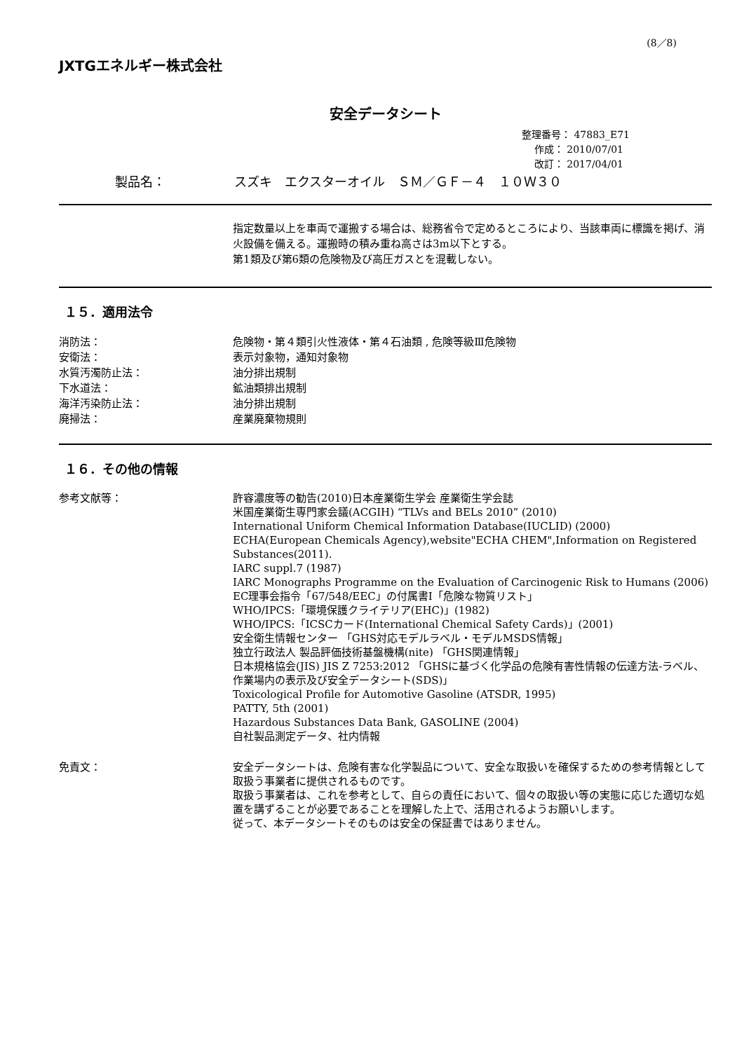(8／8)
JXTGエネルギー株式会社
安全データシート
整理番号： 47883_E71
作成： 2010/07/01
改訂： 2017/04/01
製品名： スズキ　エクスターオイル　ＳＭ／ＧＦ－４　１０Ｗ３０
指定数量以上を車両で運搬する場合は、総務省令で定めるところにより、当該車両に標識を掲げ、消火設備を備える。運搬時の積み重ね高さは3m以下とする。
第1類及び第6類の危険物及び高圧ガスとを混載しない。
１５．適用法令
消防法： 危険物・第４類引火性液体・第４石油類 , 危険等級Ⅲ危険物
安衛法： 表示対象物，通知対象物
水質汚濁防止法： 油分排出規制
下水道法： 鉱油類排出規制
海洋汚染防止法： 油分排出規制
廃掃法： 産業廃棄物規則
１６．その他の情報
参考文献等： 許容濃度等の勧告(2010)日本産業衛生学会 産業衛生学会誌
米国産業衛生専門家会議(ACGIH) “TLVs and BELs 2010” (2010)
International Uniform Chemical Information Database(IUCLID) (2000)
ECHA(European Chemicals Agency),website"ECHA CHEM",Information on Registered Substances(2011).
IARC suppl.7 (1987)
IARC Monographs Programme on the Evaluation of Carcinogenic Risk to Humans (2006)
EC理事会指令「67/548/EEC」の付属書Ⅰ「危険な物質リスト」
WHO/IPCS:「環境保護クライテリア(EHC)」(1982)
WHO/IPCS:「ICSCカード(International Chemical Safety Cards)」(2001)
安全衛生情報センター 「GHS対応モデルラベル・モデルMSDS情報」
独立行政法人 製品評価技術基盤機構(nite) 「GHS関連情報」
日本規格協会(JIS) JIS Z 7253:2012 「GHSに基づく化学品の危険有害性情報の伝達方法-ラベル、作業場内の表示及び安全データシート(SDS)」
Toxicological Profile for Automotive Gasoline (ATSDR, 1995)
PATTY, 5th (2001)
Hazardous Substances Data Bank, GASOLINE (2004)
自社製品測定データ、社内情報
免責文： 安全データシートは、危険有害な化学製品について、安全な取扱いを確保するための参考情報として取扱う事業者に提供されるものです。
取扱う事業者は、これを参考として、自らの責任において、個々の取扱い等の実態に応じた適切な処置を講ずることが必要であることを理解した上で、活用されるようお願いします。
従って、本データシートそのものは安全の保証書ではありません。